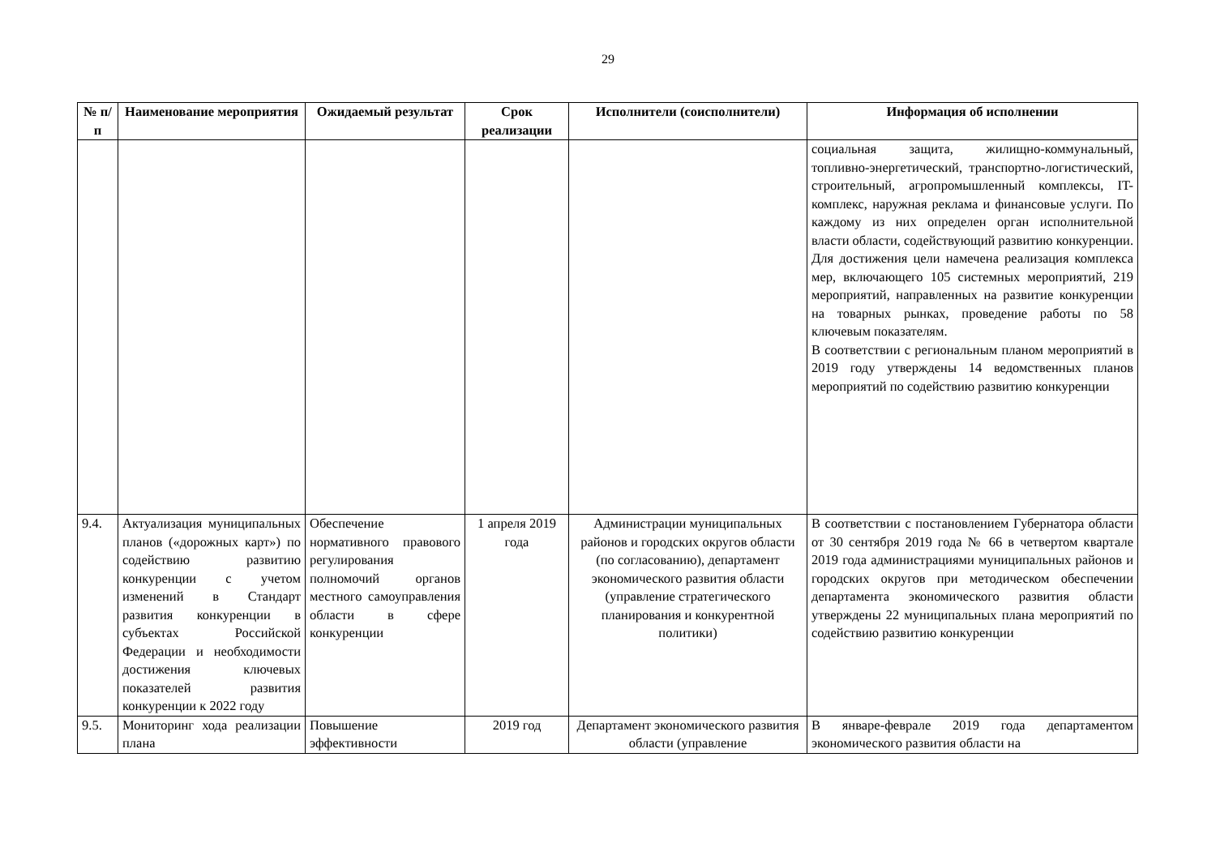29
| № п/п | Наименование мероприятия | Ожидаемый результат | Срок реализации | Исполнители (соисполнители) | Информация об исполнении |
| --- | --- | --- | --- | --- | --- |
| | | | | | социальная защита, жилищно-коммунальный, топливно-энергетический, транспортно-логистический, строительный, агропромышленный комплексы, IT-комплекс, наружная реклама и финансовые услуги. По каждому из них определен орган исполнительной власти области, содействующий развитию конкуренции. Для достижения цели намечена реализация комплекса мер, включающего 105 системных мероприятий, 219 мероприятий, направленных на развитие конкуренции на товарных рынках, проведение работы по 58 ключевым показателям. В соответствии с региональным планом мероприятий в 2019 году утверждены 14 ведомственных планов мероприятий по содействию развитию конкуренции |
| 9.4. | Актуализация муниципальных планов («дорожных карт») по содействию развитию конкуренции с учетом изменений в Стандарт развития конкуренции в субъектах Российской Федерации и необходимости достижения ключевых показателей развития конкуренции к 2022 году | Обеспечение нормативного правового регулирования полномочий органов местного самоуправления области в сфере конкуренции | 1 апреля 2019 года | Администрации муниципальных районов и городских округов области (по согласованию), департамент экономического развития области (управление стратегического планирования и конкурентной политики) | В соответствии с постановлением Губернатора области от 30 сентября 2019 года № 66 в четвертом квартале 2019 года администрациями муниципальных районов и городских округов при методическом обеспечении департамента экономического развития области утверждены 22 муниципальных плана мероприятий по содействию развитию конкуренции |
| 9.5. | Мониторинг хода реализации плана | Повышение эффективности | 2019 год | Департамент экономического развития области (управление | В январе-феврале 2019 года департаментом экономического развития области на |